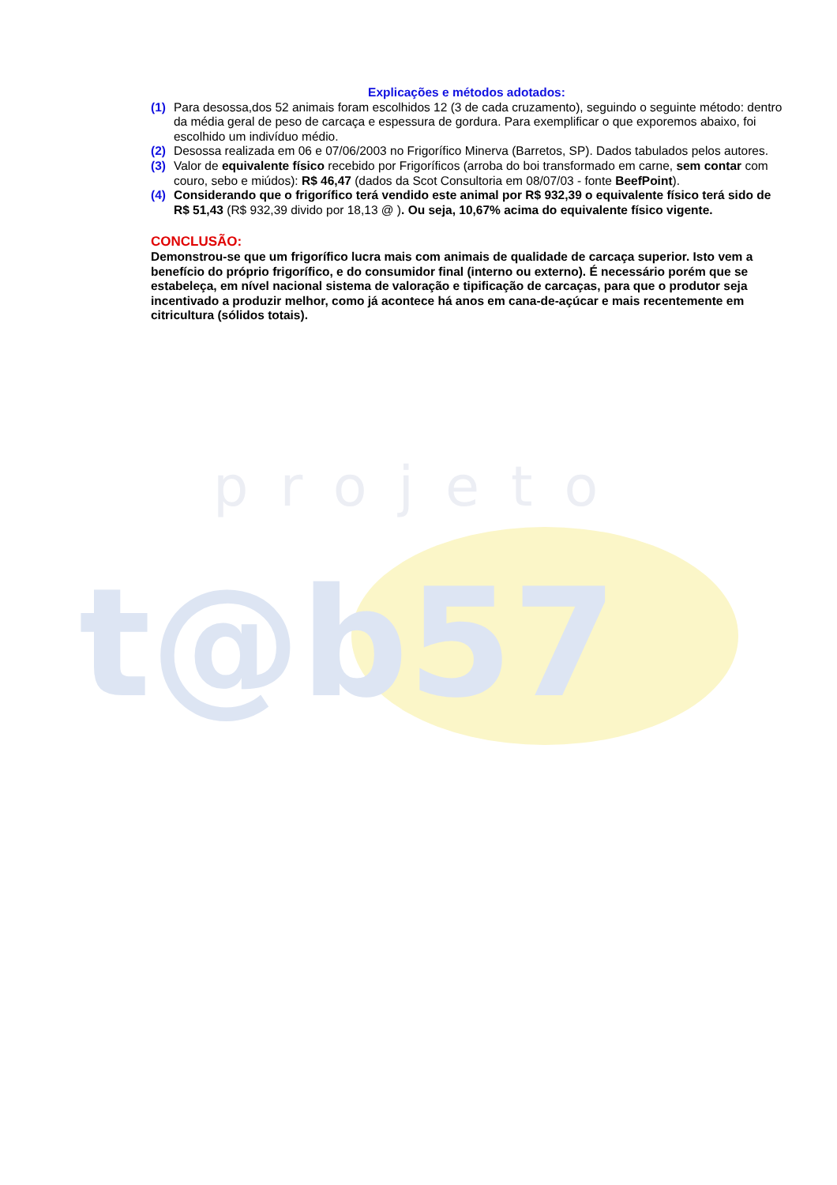projeto
t@b57
Explicações e métodos adotados:
(1) Para desossa,dos 52 animais foram escolhidos 12 (3 de cada cruzamento), seguindo o seguinte método: dentro da média geral de peso de carcaça e espessura de gordura. Para exemplificar o que exporemos abaixo, foi escolhido um indivíduo médio.
(2) Desossa realizada em 06 e 07/06/2003 no Frigorífico Minerva (Barretos, SP). Dados tabulados pelos autores.
(3) Valor de equivalente físico recebido por Frigoríficos (arroba do boi transformado em carne, sem contar com couro, sebo e miúdos): R$ 46,47 (dados da Scot Consultoria em 08/07/03 - fonte BeefPoint).
(4) Considerando que o frigorífico terá vendido este animal por R$ 932,39 o equivalente físico terá sido de R$ 51,43 (R$ 932,39 divido por 18,13 @ ). Ou seja, 10,67% acima do equivalente físico vigente.
CONCLUSÃO:
Demonstrou-se que um frigorífico lucra mais com animais de qualidade de carcaça superior. Isto vem a benefício do próprio frigorífico, e do consumidor final (interno ou externo). É necessário porém que se estabeleça, em nível nacional sistema de valoração e tipificação de carcaças, para que o produtor seja incentivado a produzir melhor, como já acontece há anos em cana-de-açúcar e mais recentemente em citricultura (sólidos totais).